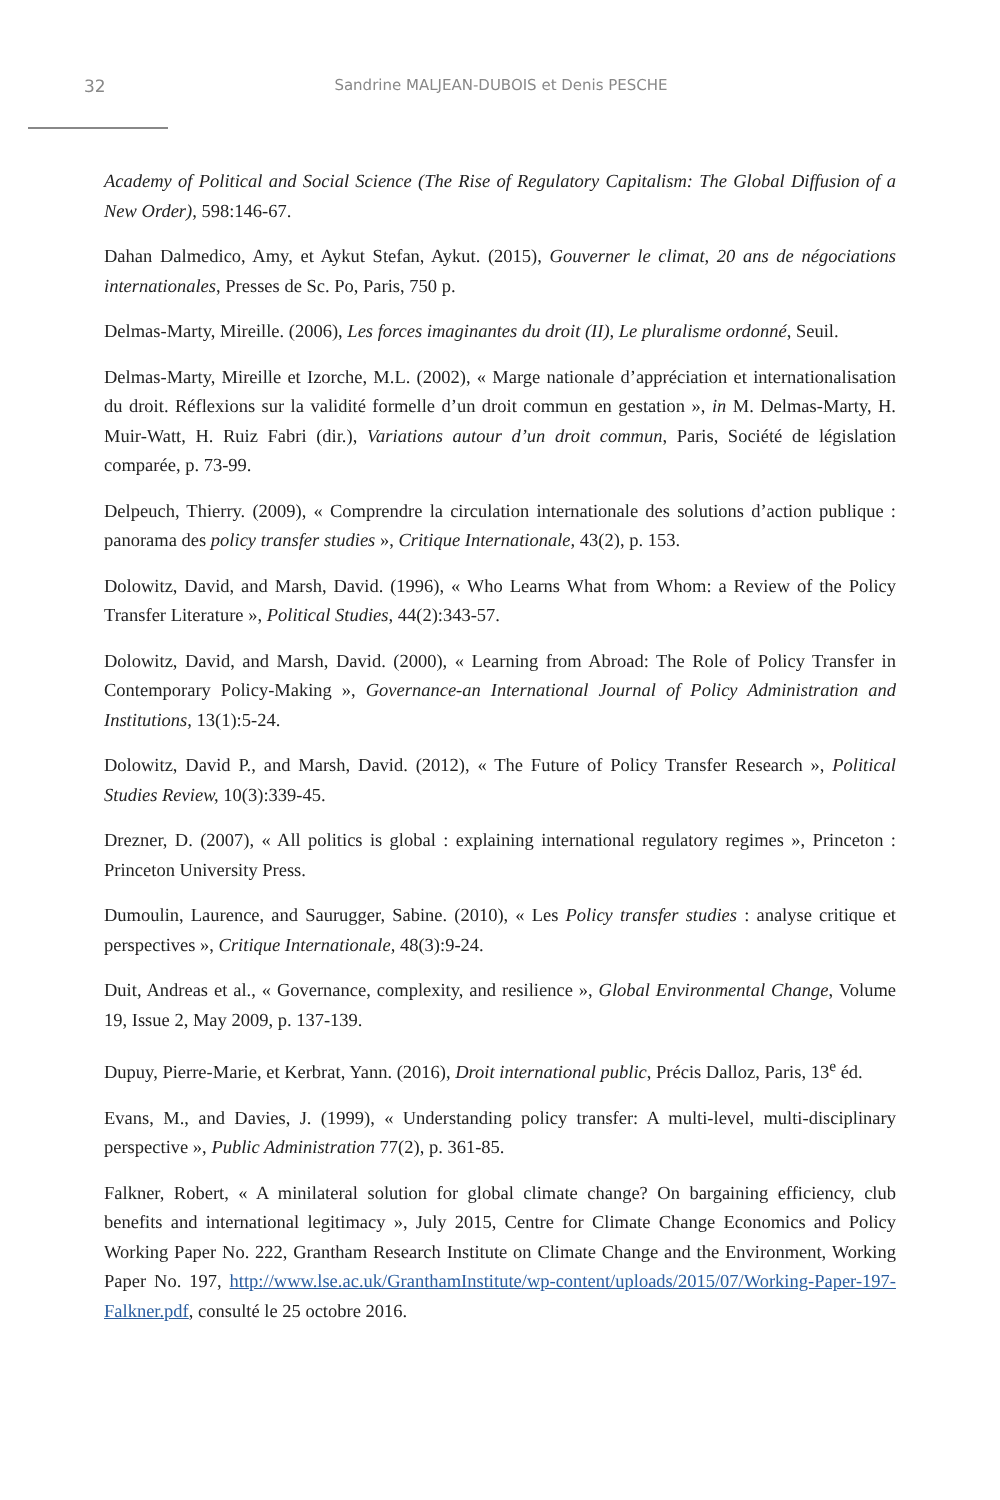32 Sandrine MALJEAN-DUBOIS et Denis PESCHE
Academy of Political and Social Science (The Rise of Regulatory Capitalism: The Global Diffusion of a New Order), 598:146-67.
Dahan Dalmedico, Amy, et Aykut Stefan, Aykut. (2015), Gouverner le climat, 20 ans de négociations internationales, Presses de Sc. Po, Paris, 750 p.
Delmas-Marty, Mireille. (2006), Les forces imaginantes du droit (II), Le pluralisme ordonné, Seuil.
Delmas-Marty, Mireille et Izorche, M.L. (2002), « Marge nationale d’appréciation et internationalisation du droit. Réflexions sur la validité formelle d’un droit commun en gestation », in M. Delmas-Marty, H. Muir-Watt, H. Ruiz Fabri (dir.), Variations autour d’un droit commun, Paris, Société de législation comparée, p. 73-99.
Delpeuch, Thierry. (2009), « Comprendre la circulation internationale des solutions d’action publique : panorama des policy transfer studies », Critique Internationale, 43(2), p. 153.
Dolowitz, David, and Marsh, David. (1996), « Who Learns What from Whom: a Review of the Policy Transfer Literature », Political Studies, 44(2):343-57.
Dolowitz, David, and Marsh, David. (2000), « Learning from Abroad: The Role of Policy Transfer in Contemporary Policy-Making », Governance-an International Journal of Policy Administration and Institutions, 13(1):5-24.
Dolowitz, David P., and Marsh, David. (2012), « The Future of Policy Transfer Research », Political Studies Review, 10(3):339-45.
Drezner, D. (2007), « All politics is global : explaining international regulatory regimes », Princeton : Princeton University Press.
Dumoulin, Laurence, and Saurugger, Sabine. (2010), « Les Policy transfer studies : analyse critique et perspectives », Critique Internationale, 48(3):9-24.
Duit, Andreas et al., « Governance, complexity, and resilience », Global Environmental Change, Volume 19, Issue 2, May 2009, p. 137-139.
Dupuy, Pierre-Marie, et Kerbrat, Yann. (2016), Droit international public, Précis Dalloz, Paris, 13<sup>e</sup> éd.
Evans, M., and Davies, J. (1999), « Understanding policy transfer: A multi-level, multi-disciplinary perspective », Public Administration 77(2), p. 361-85.
Falkner, Robert, « A minilateral solution for global climate change? On bargaining efficiency, club benefits and international legitimacy », July 2015, Centre for Climate Change Economics and Policy Working Paper No. 222, Grantham Research Institute on Climate Change and the Environment, Working Paper No. 197, http://www.lse.ac.uk/GranthamInstitute/wp-content/uploads/2015/07/Working-Paper-197-Falkner.pdf, consulté le 25 octobre 2016.